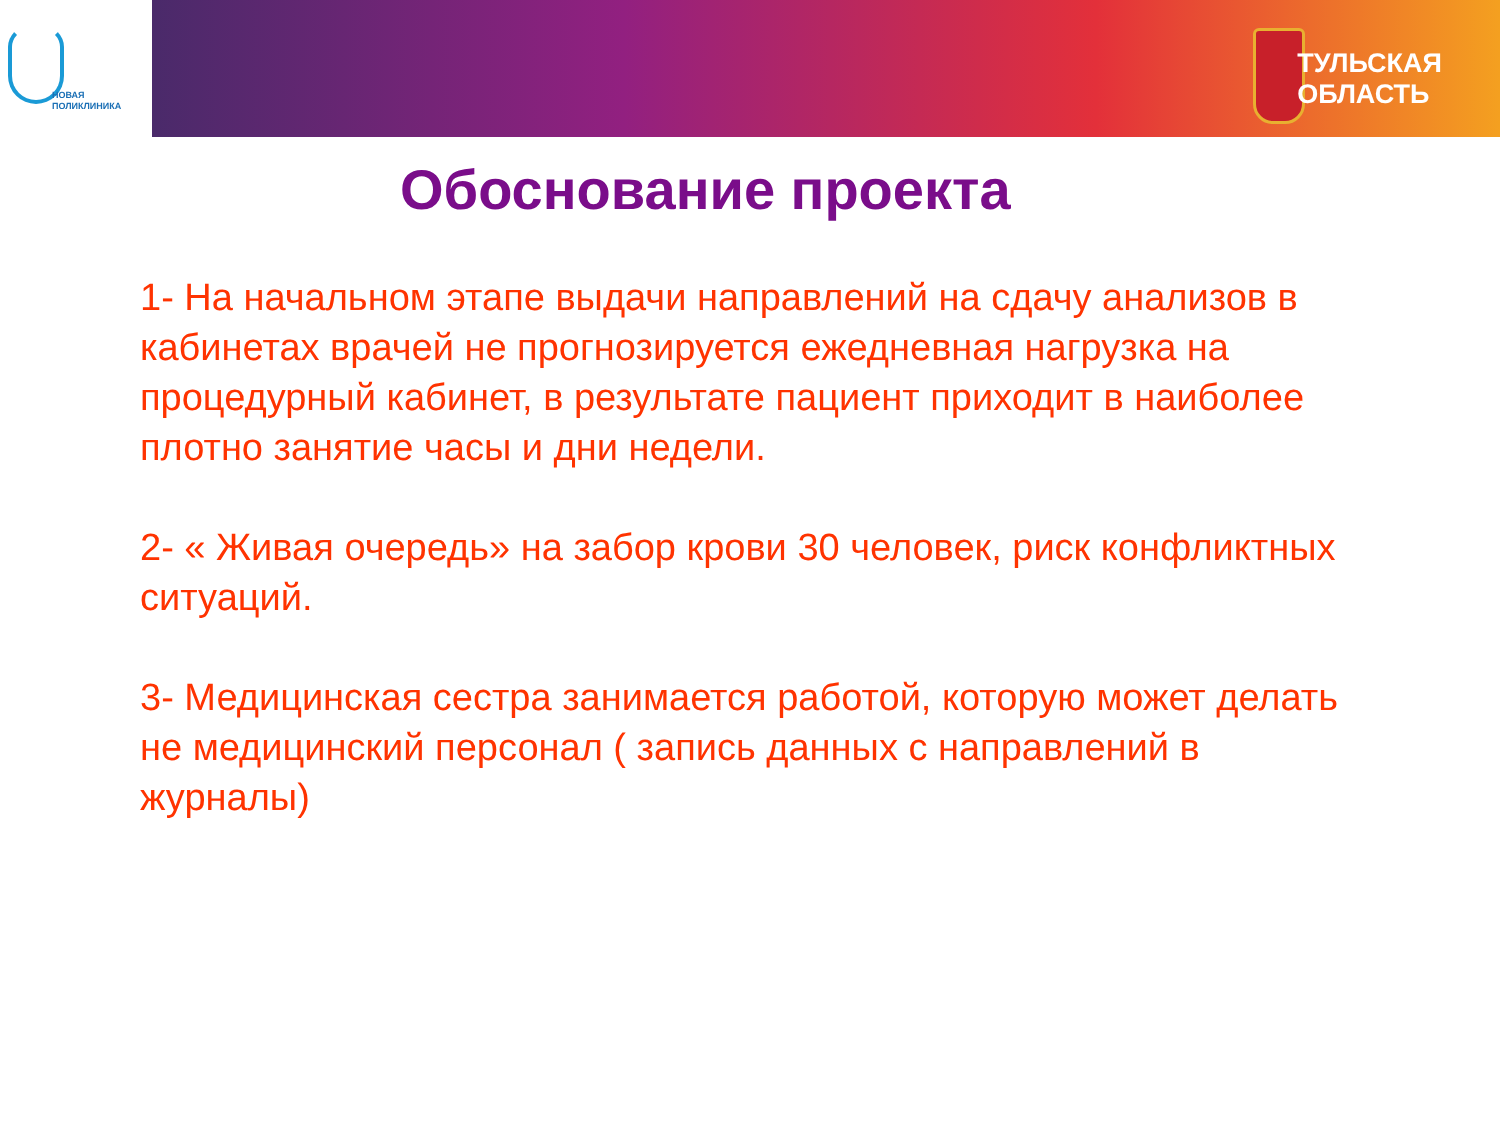НОВАЯ
ПОЛИКЛИНИКА
ТУЛЬСКАЯ
ОБЛАСТЬ
Обоснование проекта
1- На начальном этапе выдачи направлений на сдачу анализов в кабинетах врачей не прогнозируется ежедневная нагрузка на процедурный кабинет, в результате пациент приходит в наиболее плотно занятие часы и дни недели.
2- « Живая очередь» на забор крови 30 человек, риск конфликтных ситуаций.
3- Медицинская сестра занимается работой, которую может делать не медицинский персонал ( запись данных с направлений в журналы)